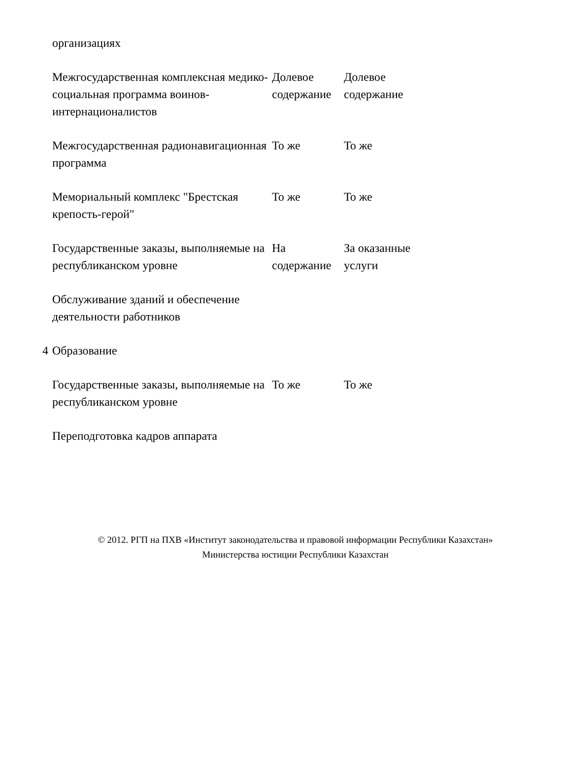| | организациях | | |
| | Межгосударственная комплексная медико-социальная программа воинов-интернационалистов | Долевое содержание | Долевое содержание |
| | Межгосударственная радионавигационная программа | То же | То же |
| | Мемориальный комплекс "Брестская крепость-герой" | То же | То же |
| | Государственные заказы, выполняемые на республиканском уровне | На содержание | За оказанные услуги |
| | Обслуживание зданий и обеспечение деятельности работников | | |
| 4 | Образование | | |
| | Государственные заказы, выполняемые на республиканском уровне | То же | То же |
| | Переподготовка кадров аппарата | | |
© 2012. РГП на ПХВ «Институт законодательства и правовой информации Республики Казахстан»
Министерства юстиции Республики Казахстан